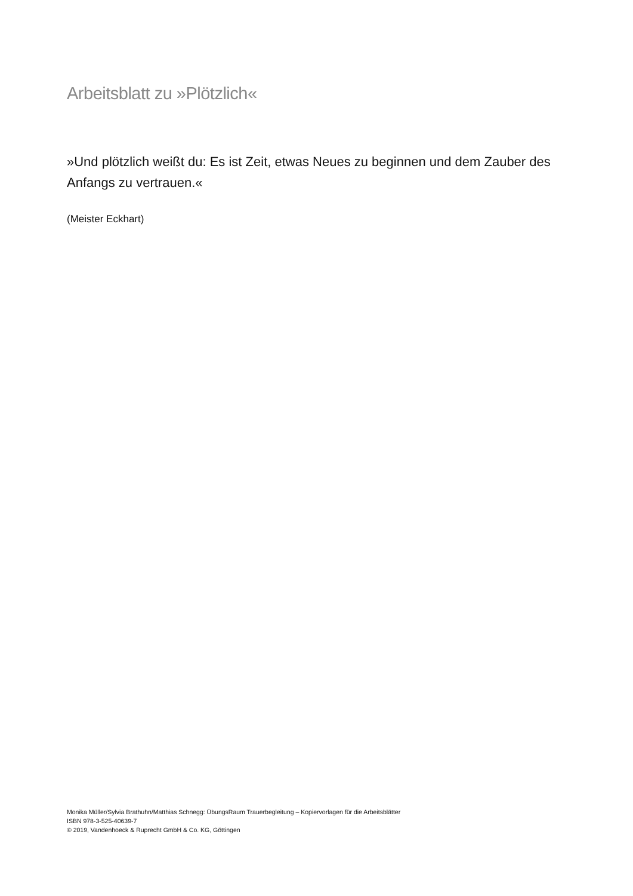Arbeitsblatt zu »Plötzlich«
»Und plötzlich weißt du: Es ist Zeit, etwas Neues zu beginnen und dem Zauber des Anfangs zu vertrauen.«
(Meister Eckhart)
Monika Müller/Sylvia Brathuhn/Matthias Schnegg: ÜbungsRaum Trauerbegleitung – Kopiervorlagen für die Arbeitsblätter
ISBN 978-3-525-40639-7
© 2019, Vandenhoeck & Ruprecht GmbH & Co. KG, Göttingen